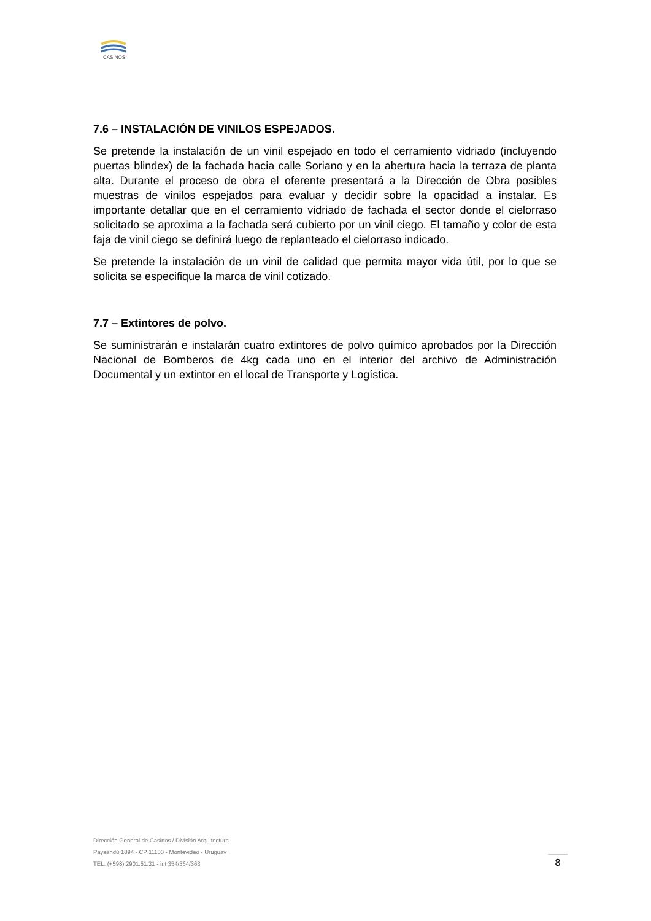CASINOS
7.6 – INSTALACIÓN DE VINILOS ESPEJADOS.
Se pretende la instalación de un vinil espejado en todo el cerramiento vidriado (incluyendo puertas blindex) de la fachada hacia calle Soriano y en la abertura hacia la terraza de planta alta. Durante el proceso de obra el oferente presentará a la Dirección de Obra posibles muestras de vinilos espejados para evaluar y decidir sobre la opacidad a instalar. Es importante detallar que en el cerramiento vidriado de fachada el sector donde el cielorraso solicitado se aproxima a la fachada será cubierto por un vinil ciego. El tamaño y color de esta faja de vinil ciego se definirá luego de replanteado el cielorraso indicado.
Se pretende la instalación de un vinil de calidad que permita mayor vida útil, por lo que se solicita se especifique la marca de vinil cotizado.
7.7 – Extintores de polvo.
Se suministrarán e instalarán cuatro extintores de polvo químico aprobados por la Dirección Nacional de Bomberos de 4kg cada uno en el interior del archivo de Administración Documental y un extintor en el local de Transporte y Logística.
Dirección General de Casinos / División Arquitectura
Paysandú 1094 - CP 11100 - Montevideo - Uruguay
TEL. (+598) 2901.51.31 - int 354/364/363
8